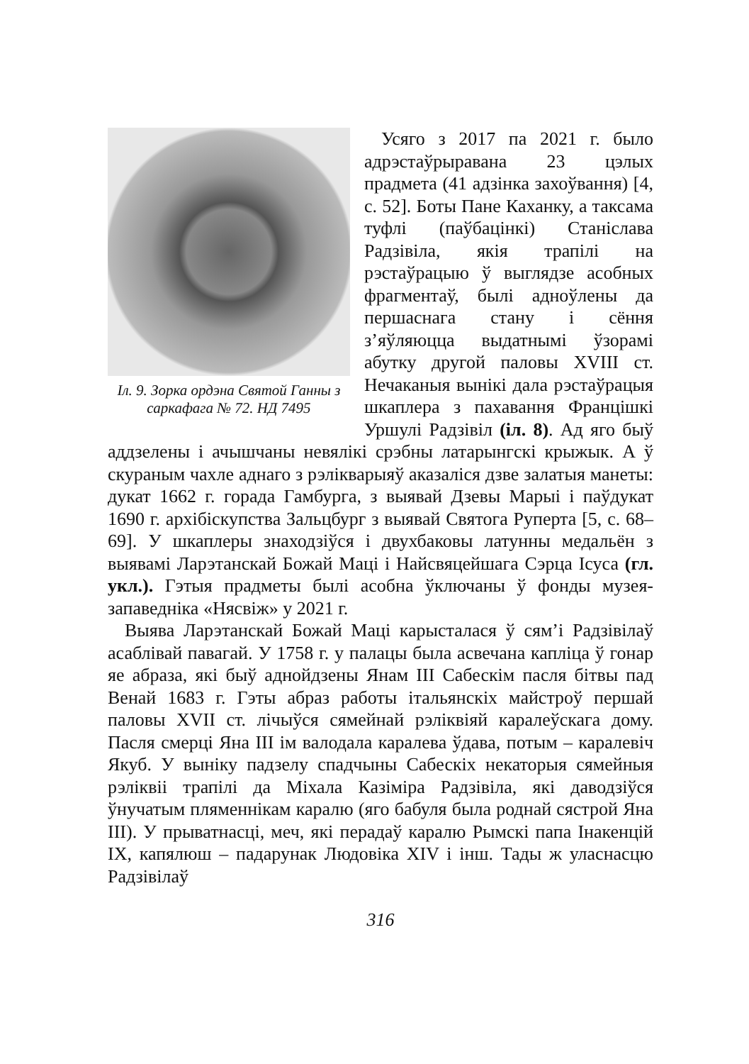Іл. 9. Зорка ордэна Святой Ганны з саркафага № 72. НД 7495
Усяго з 2017 па 2021 г. было адрэстаўрыравана 23 цэлых прадмета (41 адзінка захоўвання) [4, с. 52]. Боты Пане Каханку, а таксама туфлі (паўбацінкі) Станіслава Радзівіла, якія трапілі на рэстаўрацыю ў выглядзе асобных фрагментаў, былі адноўлены да першаснага стану і сёння з’яўляюцца выдатнымі ўзорамі абутку другой паловы XVIII ст. Нечаканыя вынікі дала рэстаўрацыя шкаплера з пахавання Францішкі Уршулі Радзівіл (іл. 8). Ад яго быў аддзелены і ачышчаны невялікі срэбны латарынгскі крыжык. А ў скураным чахле аднаго з рэлікварыяў аказаліся дзве залатыя манеты: дукат 1662 г. горада Гамбурга, з выявай Дзевы Марыі і паўдукат 1690 г. архібіскупства Зальцбург з выявай Святога Руперта [5, с. 68–69]. У шкаплеры знаходзіўся і двухбаковы латунны медальён з выявамі Ларэтанскай Божай Маці і Найсвяцейшага Сэрца Ісуса (гл. укл.). Гэтыя прадметы былі асобна ўключаны ў фонды музея-запаведніка «Нясвіж» у 2021 г.
Выява Ларэтанскай Божай Маці карысталася ў сям’і Радзівілаў асаблівай павагай. У 1758 г. у палацы была асвечана капліца ў гонар яе абраза, які быў аднойдзены Янам III Сабескім пасля бітвы пад Венай 1683 г. Гэты абраз работы італьянскіх майстроў першай паловы XVII ст. лічыўся сямейнай рэліквіяй каралеўскага дому. Пасля смерці Яна III ім валодала каралева ўдава, потым – каралевіч Якуб. У выніку падзелу спадчыны Сабескіх некаторыя сямейныя рэліквіі трапілі да Міхала Казіміра Радзівіла, які даводзіўся ўнучатым пляменнікам каралю (яго бабуля была роднай сястрой Яна III). У прыватнасці, меч, які перадаў каралю Рымскі папа Інакенцій IX, капялюш – падарунак Людовіка XIV і інш. Тады ж уласнасцю Радзівілаў
316